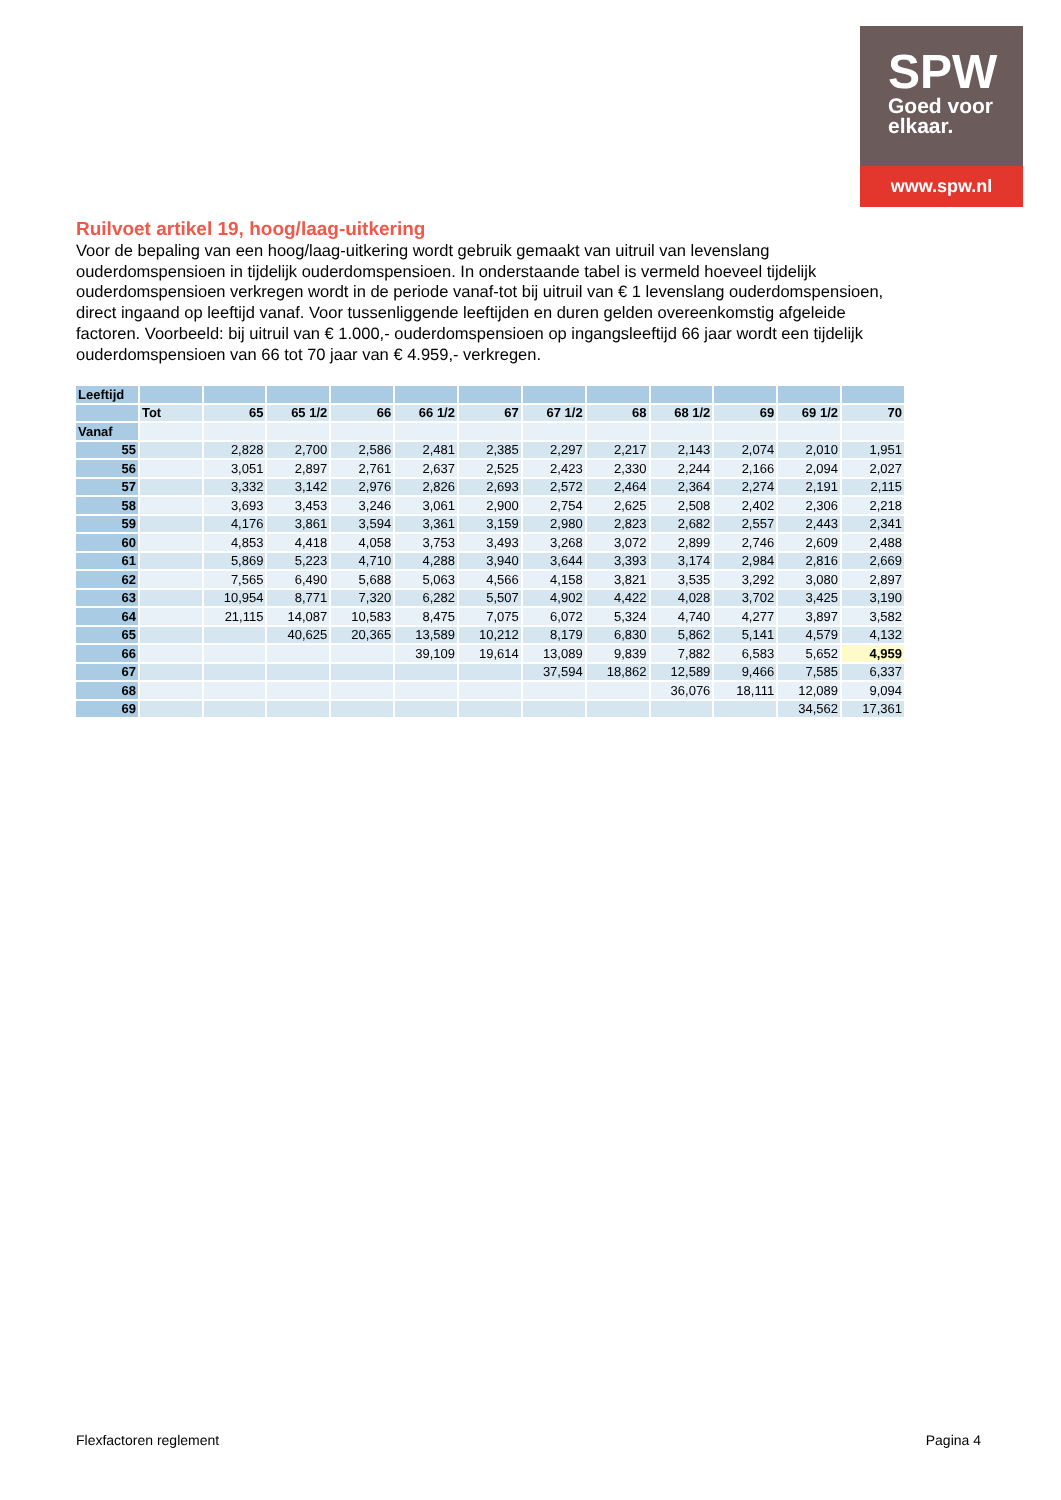SPW
Goed voor
elkaar.
www.spw.nl
Ruilvoet artikel 19, hoog/laag-uitkering
Voor de bepaling van een hoog/laag-uitkering wordt gebruik gemaakt van uitruil van levenslang ouderdomspensioen in tijdelijk ouderdomspensioen. In onderstaande tabel is vermeld hoeveel tijdelijk ouderdomspensioen verkregen wordt in de periode vanaf-tot bij uitruil van € 1 levenslang ouderdomspensioen, direct ingaand op leeftijd vanaf. Voor tussenliggende leeftijden en duren gelden overeenkomstig afgeleide factoren. Voorbeeld: bij uitruil van € 1.000,- ouderdomspensioen op ingangsleeftijd 66 jaar wordt een tijdelijk ouderdomspensioen van 66 tot 70 jaar van € 4.959,- verkregen.
| Leeftijd | | | | | | | | | | | | |
| | Tot | 65 | 65 1/2 | 66 | 66 1/2 | 67 | 67 1/2 | 68 | 68 1/2 | 69 | 69 1/2 | 70 |
| Vanaf | | | | | | | | | | | | |
| 55 | | 2,828 | 2,700 | 2,586 | 2,481 | 2,385 | 2,297 | 2,217 | 2,143 | 2,074 | 2,010 | 1,951 |
| 56 | | 3,051 | 2,897 | 2,761 | 2,637 | 2,525 | 2,423 | 2,330 | 2,244 | 2,166 | 2,094 | 2,027 |
| 57 | | 3,332 | 3,142 | 2,976 | 2,826 | 2,693 | 2,572 | 2,464 | 2,364 | 2,274 | 2,191 | 2,115 |
| 58 | | 3,693 | 3,453 | 3,246 | 3,061 | 2,900 | 2,754 | 2,625 | 2,508 | 2,402 | 2,306 | 2,218 |
| 59 | | 4,176 | 3,861 | 3,594 | 3,361 | 3,159 | 2,980 | 2,823 | 2,682 | 2,557 | 2,443 | 2,341 |
| 60 | | 4,853 | 4,418 | 4,058 | 3,753 | 3,493 | 3,268 | 3,072 | 2,899 | 2,746 | 2,609 | 2,488 |
| 61 | | 5,869 | 5,223 | 4,710 | 4,288 | 3,940 | 3,644 | 3,393 | 3,174 | 2,984 | 2,816 | 2,669 |
| 62 | | 7,565 | 6,490 | 5,688 | 5,063 | 4,566 | 4,158 | 3,821 | 3,535 | 3,292 | 3,080 | 2,897 |
| 63 | | 10,954 | 8,771 | 7,320 | 6,282 | 5,507 | 4,902 | 4,422 | 4,028 | 3,702 | 3,425 | 3,190 |
| 64 | | 21,115 | 14,087 | 10,583 | 8,475 | 7,075 | 6,072 | 5,324 | 4,740 | 4,277 | 3,897 | 3,582 |
| 65 | | | 40,625 | 20,365 | 13,589 | 10,212 | 8,179 | 6,830 | 5,862 | 5,141 | 4,579 | 4,132 |
| 66 | | | | | 39,109 | 19,614 | 13,089 | 9,839 | 7,882 | 6,583 | 5,652 | 4,959 |
| 67 | | | | | | | 37,594 | 18,862 | 12,589 | 9,466 | 7,585 | 6,337 |
| 68 | | | | | | | | | 36,076 | 18,111 | 12,089 | 9,094 |
| 69 | | | | | | | | | | | 34,562 | 17,361 |
Flexfactoren reglement Pagina 4